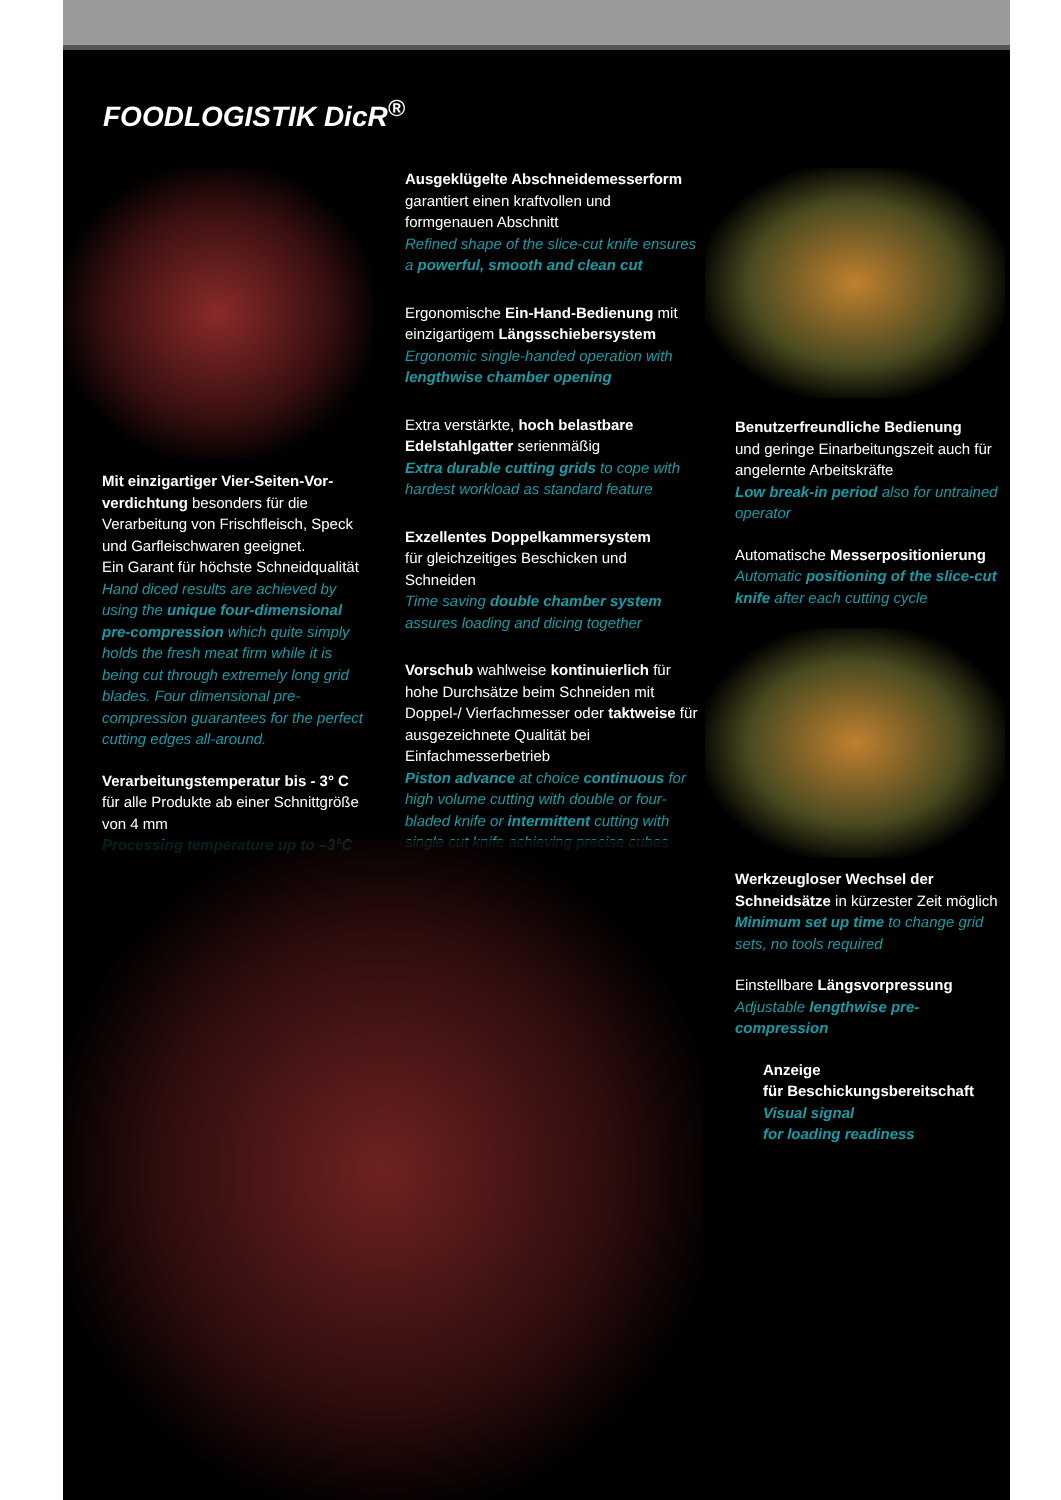FOODLOGISTIK DicR<sup>®</sup>
Mit einzigartiger Vier-Seiten-Vor­verdichtung besonders für die Verarbeitung von Frischfleisch, Speck und Garfleischwaren geeignet.
Ein Garant für höchste Schneidqualität
Hand diced results are achieved by using the unique four-dimensional pre-compression which quite simply holds the fresh meat firm while it is being cut through extremely long grid blades. Four dimensional pre-compression guarantees for the perfect cutting edges all-around.
Verarbeitungstemperatur bis - 3° C
für alle Produkte ab einer Schnittgröße von 4 mm
Processing temperature up to –3°C
Ausgeklügelte Abschneidemesser­form garantiert einen kraftvollen und formgenauen Abschnitt
Refined shape of the slice-cut knife ensures a powerful, smooth and clean cut
Ergonomische Ein-Hand-Bedienung mit einzigartigem Längsschiebersystem
Ergonomic single-handed operation with lengthwise chamber opening
Extra verstärkte, hoch belastbare Edelstahlgatter serienmäßig
Extra durable cutting grids to cope with hardest workload as standard feature
Exzellentes Doppelkammersystem
für gleichzeitiges Beschicken und Schneiden
Time saving double chamber system assures loading and dicing together
Vorschub wahlweise kontinuierlich für hohe Durchsätze beim Schneiden mit Doppel-/ Vierfachmesser oder taktweise für ausgezeichnete Qualität bei Einfachmesserbetrieb
Piston advance at choice continuous for high volume cutting with double or four-bladed knife or intermittent cutting with single cut knife achieving precise cubes
Benutzerfreundliche Bedienung
und geringe Einarbeitungszeit auch für angelernte Arbeitskräfte
Low break-in period also for untrained operator
Automatische Messerpositionierung
Automatic positioning of the slice-cut knife after each cutting cycle
Werkzeugloser Wechsel der Schneidsätze in kürzester Zeit möglich
Minimum set up time to change grid sets, no tools required
Einstellbare Längsvorpressung
Adjustable lengthwise pre-compression
Anzeige
für Beschickungsbereitschaft
Visual signal
for loading readiness